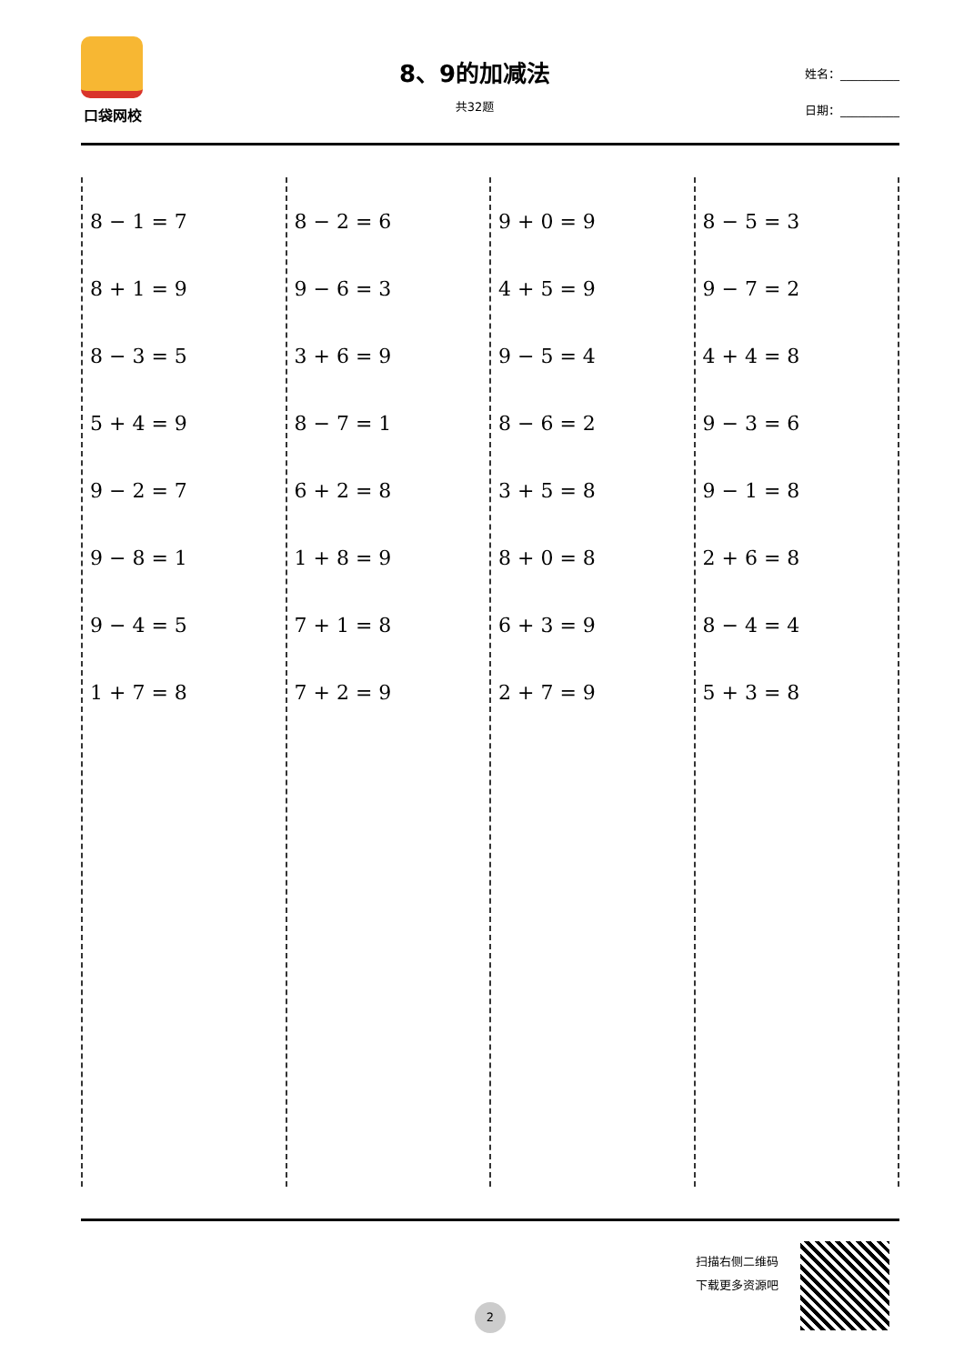口袋网校
8、9的加减法
共32题
姓名：__________
日期：__________
8 − 1 = 7
8 + 1 = 9
8 − 3 = 5
5 + 4 = 9
9 − 2 = 7
9 − 8 = 1
9 − 4 = 5
1 + 7 = 8
8 − 2 = 6
9 − 6 = 3
3 + 6 = 9
8 − 7 = 1
6 + 2 = 8
1 + 8 = 9
7 + 1 = 8
7 + 2 = 9
9 + 0 = 9
4 + 5 = 9
9 − 5 = 4
8 − 6 = 2
3 + 5 = 8
8 + 0 = 8
6 + 3 = 9
2 + 7 = 9
8 − 5 = 3
9 − 7 = 2
4 + 4 = 8
9 − 3 = 6
9 − 1 = 8
2 + 6 = 8
8 − 4 = 4
5 + 3 = 8
扫描右侧二维码
下载更多资源吧
2